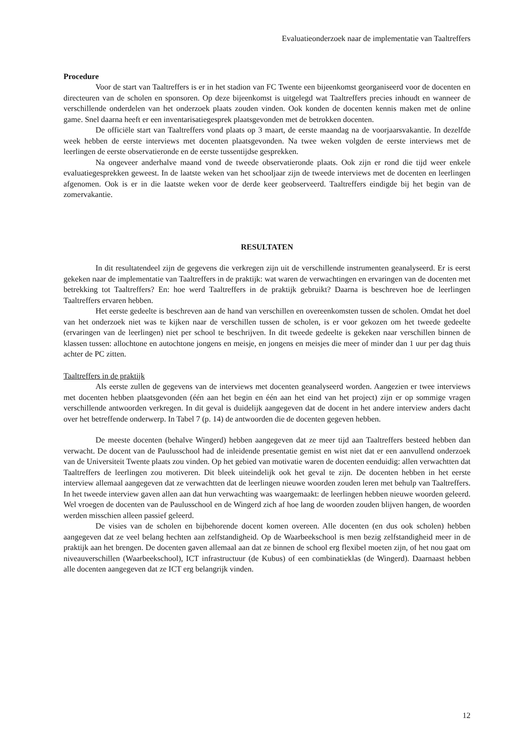Evaluatieonderzoek naar de implementatie van Taaltreffers
Procedure
Voor de start van Taaltreffers is er in het stadion van FC Twente een bijeenkomst georganiseerd voor de docenten en directeuren van de scholen en sponsoren. Op deze bijeenkomst is uitgelegd wat Taaltreffers precies inhoudt en wanneer de verschillende onderdelen van het onderzoek plaats zouden vinden. Ook konden de docenten kennis maken met de online game. Snel daarna heeft er een inventarisatiegesprek plaatsgevonden met de betrokken docenten.
De officiële start van Taaltreffers vond plaats op 3 maart, de eerste maandag na de voorjaarsvakantie. In dezelfde week hebben de eerste interviews met docenten plaatsgevonden. Na twee weken volgden de eerste interviews met de leerlingen de eerste observatieronde en de eerste tussentijdse gesprekken.
Na ongeveer anderhalve maand vond de tweede observatieronde plaats. Ook zijn er rond die tijd weer enkele evaluatiegesprekken geweest. In de laatste weken van het schooljaar zijn de tweede interviews met de docenten en leerlingen afgenomen. Ook is er in die laatste weken voor de derde keer geobserveerd. Taaltreffers eindigde bij het begin van de zomervakantie.
RESULTATEN
In dit resultatendeel zijn de gegevens die verkregen zijn uit de verschillende instrumenten geanalyseerd. Er is eerst gekeken naar de implementatie van Taaltreffers in de praktijk: wat waren de verwachtingen en ervaringen van de docenten met betrekking tot Taaltreffers? En: hoe werd Taaltreffers in de praktijk gebruikt? Daarna is beschreven hoe de leerlingen Taaltreffers ervaren hebben.
Het eerste gedeelte is beschreven aan de hand van verschillen en overeenkomsten tussen de scholen. Omdat het doel van het onderzoek niet was te kijken naar de verschillen tussen de scholen, is er voor gekozen om het tweede gedeelte (ervaringen van de leerlingen) niet per school te beschrijven. In dit tweede gedeelte is gekeken naar verschillen binnen de klassen tussen: allochtone en autochtone jongens en meisje, en jongens en meisjes die meer of minder dan 1 uur per dag thuis achter de PC zitten.
Taaltreffers in de praktijk
Als eerste zullen de gegevens van de interviews met docenten geanalyseerd worden. Aangezien er twee interviews met docenten hebben plaatsgevonden (één aan het begin en één aan het eind van het project) zijn er op sommige vragen verschillende antwoorden verkregen. In dit geval is duidelijk aangegeven dat de docent in het andere interview anders dacht over het betreffende onderwerp. In Tabel 7 (p. 14) de antwoorden die de docenten gegeven hebben.
De meeste docenten (behalve Wingerd) hebben aangegeven dat ze meer tijd aan Taaltreffers besteed hebben dan verwacht. De docent van de Paulusschool had de inleidende presentatie gemist en wist niet dat er een aanvullend onderzoek van de Universiteit Twente plaats zou vinden. Op het gebied van motivatie waren de docenten eenduidig: allen verwachtten dat Taaltreffers de leerlingen zou motiveren. Dit bleek uiteindelijk ook het geval te zijn. De docenten hebben in het eerste interview allemaal aangegeven dat ze verwachtten dat de leerlingen nieuwe woorden zouden leren met behulp van Taaltreffers. In het tweede interview gaven allen aan dat hun verwachting was waargemaakt: de leerlingen hebben nieuwe woorden geleerd. Wel vroegen de docenten van de Paulusschool en de Wingerd zich af hoe lang de woorden zouden blijven hangen, de woorden werden misschien alleen passief geleerd.
De visies van de scholen en bijbehorende docent komen overeen. Alle docenten (en dus ook scholen) hebben aangegeven dat ze veel belang hechten aan zelfstandigheid. Op de Waarbeekschool is men bezig zelfstandigheid meer in de praktijk aan het brengen. De docenten gaven allemaal aan dat ze binnen de school erg flexibel moeten zijn, of het nou gaat om niveauverschillen (Waarbeekschool), ICT infrastructuur (de Kubus) of een combinatieklas (de Wingerd). Daarnaast hebben alle docenten aangegeven dat ze ICT erg belangrijk vinden.
12